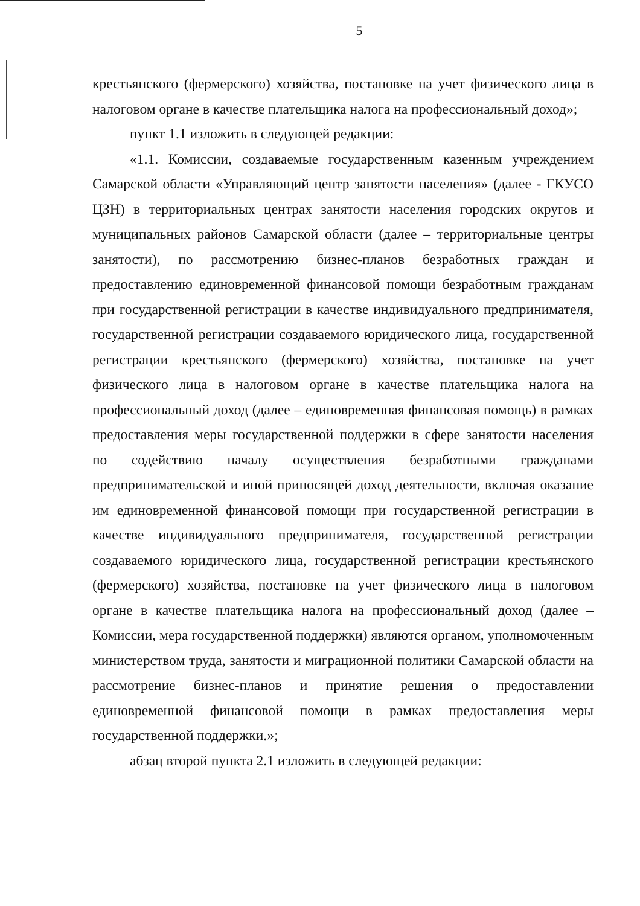5
крестьянского (фермерского) хозяйства, постановке на учет физического лица в налоговом органе в качестве плательщика налога на профессиональный доход»;
пункт 1.1 изложить в следующей редакции:
«1.1. Комиссии, создаваемые государственным казенным учреждением Самарской области «Управляющий центр занятости населения» (далее - ГКУСО ЦЗН) в территориальных центрах занятости населения городских округов и муниципальных районов Самарской области (далее – территориальные центры занятости), по рассмотрению бизнес-планов безработных граждан и предоставлению единовременной финансовой помощи безработным гражданам при государственной регистрации в качестве индивидуального предпринимателя, государственной регистрации создаваемого юридического лица, государственной регистрации крестьянского (фермерского) хозяйства, постановке на учет физического лица в налоговом органе в качестве плательщика налога на профессиональный доход (далее – единовременная финансовая помощь) в рамках предоставления меры государственной поддержки в сфере занятости населения по содействию началу осуществления безработными гражданами предпринимательской и иной приносящей доход деятельности, включая оказание им единовременной финансовой помощи при государственной регистрации в качестве индивидуального предпринимателя, государственной регистрации создаваемого юридического лица, государственной регистрации крестьянского (фермерского) хозяйства, постановке на учет физического лица в налоговом органе в качестве плательщика налога на профессиональный доход (далее – Комиссии, мера государственной поддержки) являются органом, уполномоченным министерством труда, занятости и миграционной политики Самарской области на рассмотрение бизнес-планов и принятие решения о предоставлении единовременной финансовой помощи в рамках предоставления меры государственной поддержки.»;
абзац второй пункта 2.1 изложить в следующей редакции: